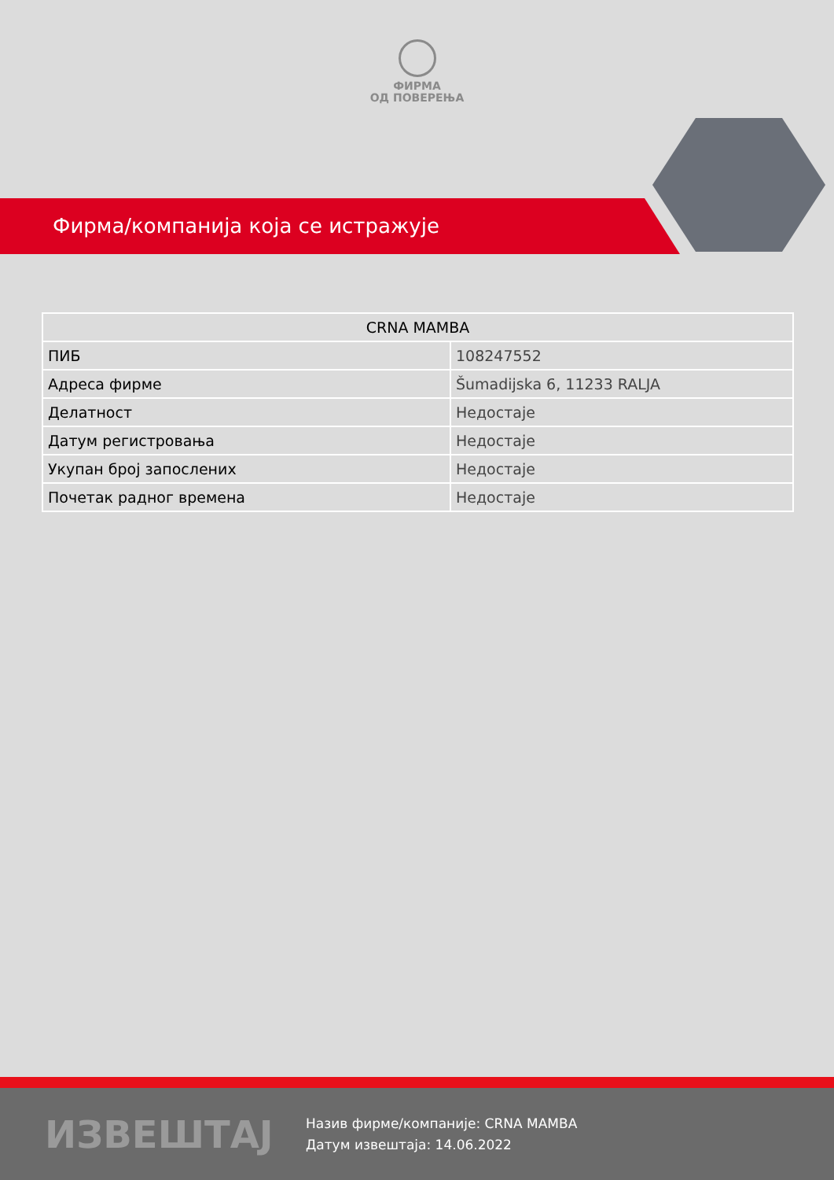ФИРМА
ОД ПОВЕРЕЊА
Фирма/компанија која се истражује
| CRNA MAMBA | |
| --- | --- |
| ПИБ | 108247552 |
| Адреса фирме | Šumadijska 6, 11233 RALJA |
| Делатност | Недостаје |
| Датум регистровања | Недостаје |
| Укупан број запослених | Недостаје |
| Почетак радног времена | Недостаје |
ИЗВЕШТАЈ
Назив фирме/компаније: CRNA MAMBA
Датум извештаја: 14.06.2022